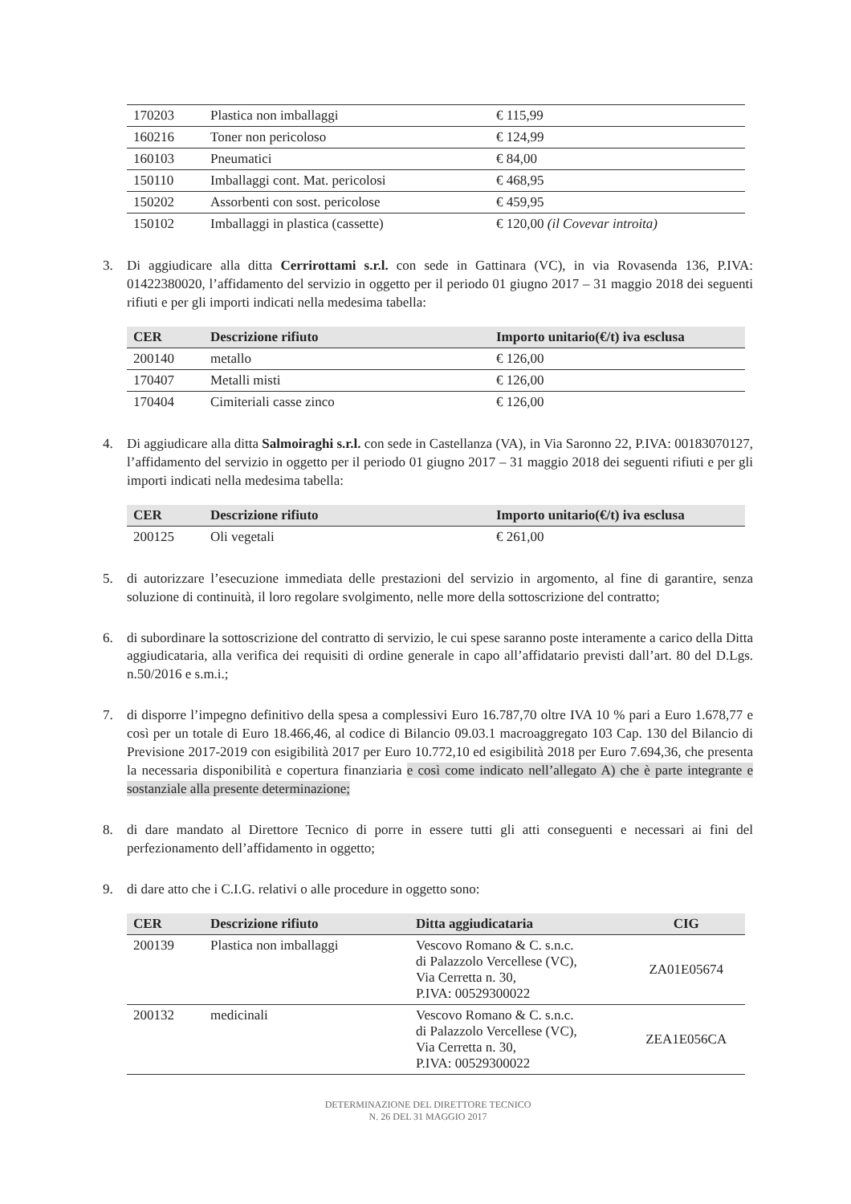| 170203 | Plastica non imballaggi | € 115,99 |
| 160216 | Toner non pericoloso | € 124,99 |
| 160103 | Pneumatici | € 84,00 |
| 150110 | Imballaggi cont. Mat. pericolosi | € 468,95 |
| 150202 | Assorbenti con sost. pericolose | € 459,95 |
| 150102 | Imballaggi in plastica (cassette) | € 120,00 (il Covevar introita) |
3. Di aggiudicare alla ditta Cerrirottami s.r.l. con sede in Gattinara (VC), in via Rovasenda 136, P.IVA: 01422380020, l’affidamento del servizio in oggetto per il periodo 01 giugno 2017 – 31 maggio 2018 dei seguenti rifiuti e per gli importi indicati nella medesima tabella:
| CER | Descrizione rifiuto | Importo unitario(€/t) iva esclusa |
| --- | --- | --- |
| 200140 | metallo | € 126,00 |
| 170407 | Metalli misti | € 126,00 |
| 170404 | Cimiteriali casse zinco | € 126,00 |
4. Di aggiudicare alla ditta Salmoiraghi s.r.l. con sede in Castellanza (VA), in Via Saronno 22, P.IVA: 00183070127, l’affidamento del servizio in oggetto per il periodo 01 giugno 2017 – 31 maggio 2018 dei seguenti rifiuti e per gli importi indicati nella medesima tabella:
| CER | Descrizione rifiuto | Importo unitario(€/t) iva esclusa |
| --- | --- | --- |
| 200125 | Oli vegetali | € 261,00 |
5. di autorizzare l’esecuzione immediata delle prestazioni del servizio in argomento, al fine di garantire, senza soluzione di continuità, il loro regolare svolgimento, nelle more della sottoscrizione del contratto;
6. di subordinare la sottoscrizione del contratto di servizio, le cui spese saranno poste interamente a carico della Ditta aggiudicataria, alla verifica dei requisiti di ordine generale in capo all’affidatario previsti dall’art. 80 del D.Lgs. n.50/2016 e s.m.i.;
7. di disporre l’impegno definitivo della spesa a complessivi Euro 16.787,70 oltre IVA 10 % pari a Euro 1.678,77 e così per un totale di Euro 18.466,46, al codice di Bilancio 09.03.1 macroaggregato 103 Cap. 130 del Bilancio di Previsione 2017-2019 con esigibilità 2017 per Euro 10.772,10 ed esigibilità 2018 per Euro 7.694,36, che presenta la necessaria disponibilità e copertura finanziaria e così come indicato nell’allegato A) che è parte integrante e sostanziale alla presente determinazione;
8. di dare mandato al Direttore Tecnico di porre in essere tutti gli atti conseguenti e necessari ai fini del perfezionamento dell’affidamento in oggetto;
9. di dare atto che i C.I.G. relativi o alle procedure in oggetto sono:
| CER | Descrizione rifiuto | Ditta aggiudicataria | CIG |
| --- | --- | --- | --- |
| 200139 | Plastica non imballaggi | Vescovo Romano & C. s.n.c. di Palazzolo Vercellese (VC), Via Cerretta n. 30, P.IVA: 00529300022 | ZA01E05674 |
| 200132 | medicinali | Vescovo Romano & C. s.n.c. di Palazzolo Vercellese (VC), Via Cerretta n. 30, P.IVA: 00529300022 | ZEA1E056CA |
DETERMINAZIONE DEL DIRETTORE TECNICO
N. 26 DEL 31 MAGGIO 2017